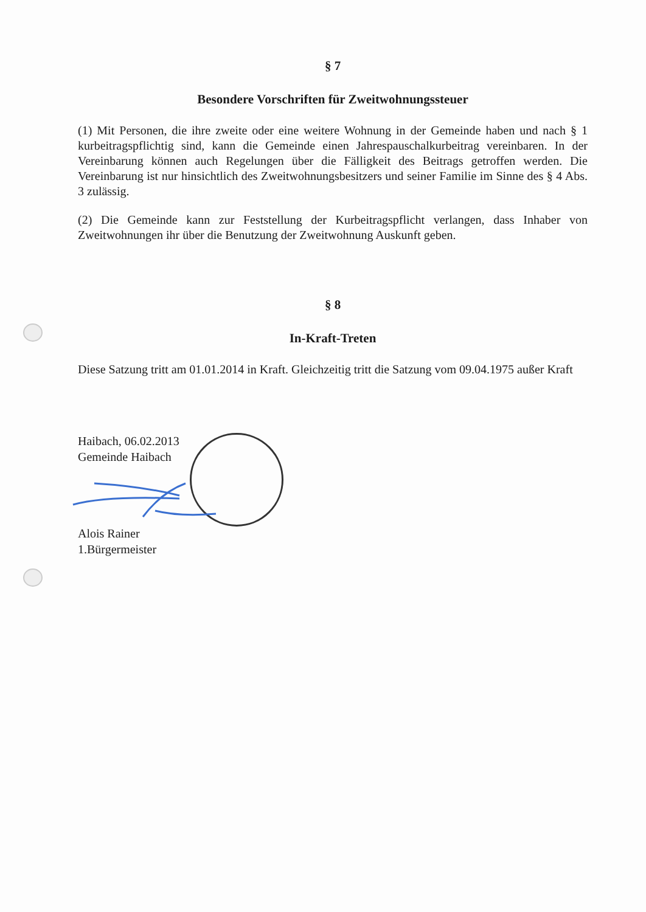§ 7
Besondere Vorschriften für Zweitwohnungssteuer
(1) Mit Personen, die ihre zweite oder eine weitere Wohnung in der Gemeinde haben und nach § 1 kurbeitragspflichtig sind, kann die Gemeinde einen Jahrespauschalkurbeitrag vereinbaren. In der Vereinbarung können auch Regelungen über die Fälligkeit des Beitrags getroffen werden. Die Vereinbarung ist nur hinsichtlich des Zweitwohnungsbesitzers und seiner Familie im Sinne des § 4 Abs. 3 zulässig.
(2) Die Gemeinde kann zur Feststellung der Kurbeitragspflicht verlangen, dass Inhaber von Zweitwohnungen ihr über die Benutzung der Zweitwohnung Auskunft geben.
§ 8
In-Kraft-Treten
Diese Satzung tritt am 01.01.2014 in Kraft. Gleichzeitig tritt die Satzung vom 09.04.1975 außer Kraft
Haibach, 06.02.2013
Gemeinde Haibach
Alois Rainer
1.Bürgermeister